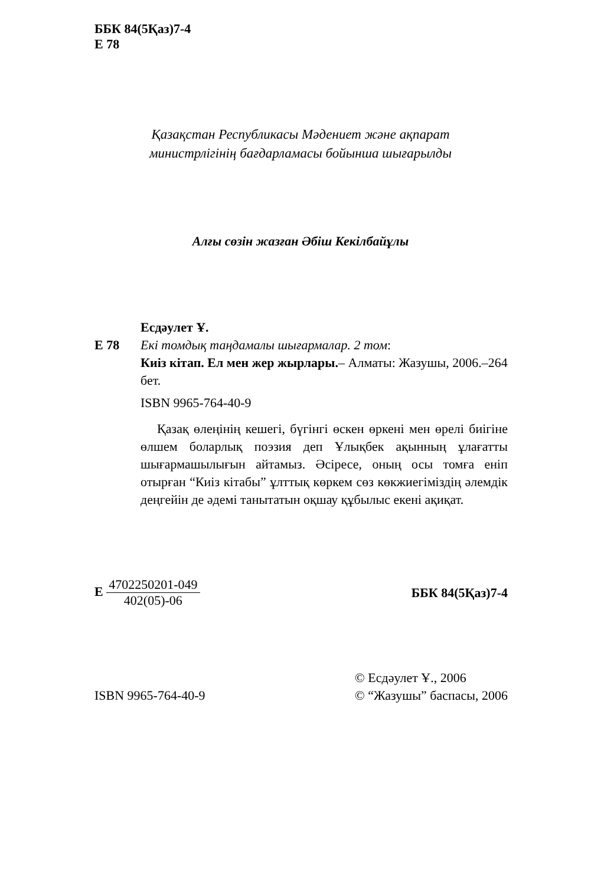ББК 84(5Қаз)7-4
Е 78
Қазақстан Республикасы Мәдениет және ақпарат
министрлігінің бағдарламасы бойынша шығарылды
Алғы сөзін жазған Әбіш Кекілбайұлы
Есдәулет Ұ.
Е 78 Екі томдық таңдамалы шығармалар. 2 том:
Киіз кітап. Ел мен жер жырлары.– Алматы: Жазушы, 2006.–264 бет.
ISBN 9965-764-40-9
Қазақ өлеңінің кешегі, бүгінгі өскен өркені мен өрелі биігіне өлшем боларлық поэзия деп Ұлықбек ақынның ұлағатты шығармашылығын айтамыз. Әсіресе, оның осы томға еніп отырған “Киіз кітабы” ұлттық көркем сөз көкжиегіміздің әлемдік деңгейін де әдемі танытатын оқшау құбылыс екені ақиқат.
Е 4702250201-049 402(05)-06 ББК 84(5Қаз)7-4
ISBN 9965-764-40-9
© Есдәулет Ұ., 2006
© “Жазушы” баспасы, 2006